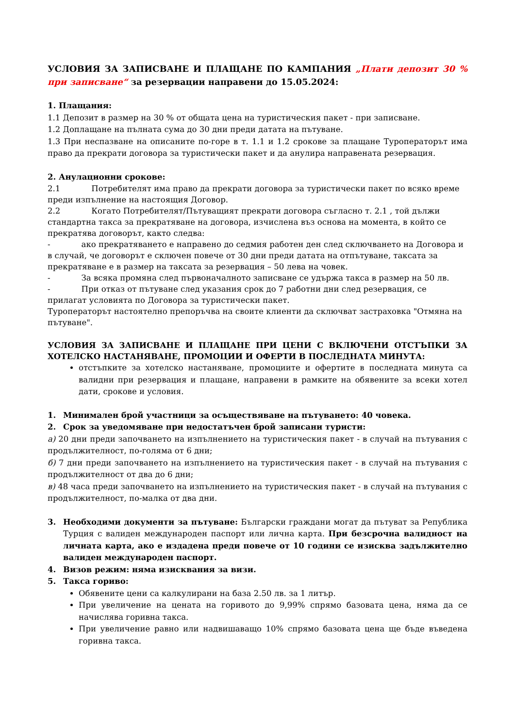УСЛОВИЯ ЗА ЗАПИСВАНЕ И ПЛАЩАНЕ ПО КАМПАНИЯ „Плати депозит 30 % при записване“ за резервации направени до 15.05.2024:
1. Плащания:
1.1 Депозит в размер на 30 % от общата цена на туристическия пакет - при записване.
1.2 Доплащане на пълната сума до 30 дни преди датата на пътуване.
1.3 При неспазване на описаните по-горе в т. 1.1 и 1.2 срокове за плащане Туроператорът има право да прекрати договора за туристически пакет и да анулира направената резервация.
2. Анулационни срокове:
2.1 Потребителят има право да прекрати договора за туристически пакет по всяко време преди изпълнение на настоящия Договор.
2.2 Когато Потребителят/Пътуващият прекрати договора съгласно т. 2.1 , той дължи стандартна такса за прекратяване на договора, изчислена въз основа на момента, в който се прекратява договорът, както следва:
- ако прекратяването е направено до седмия работен ден след сключването на Договора и в случай, че договорът е сключен повече от 30 дни преди датата на отпътуване, таксата за прекратяване е в размер на таксата за резервация – 50 лева на човек.
- За всяка промяна след първоначалното записване се удържа такса в размер на 50 лв.
- При отказ от пътуване след указания срок до 7 работни дни след резервация, се прилагат условията по Договора за туристически пакет.
Туроператорът настоятелно препоръчва на своите клиенти да сключват застраховка "Отмяна на пътуване".
УСЛОВИЯ ЗА ЗАПИСВАНЕ И ПЛАЩАНЕ ПРИ ЦЕНИ С ВКЛЮЧЕНИ ОТСТЪПКИ ЗА ХОТЕЛСКО НАСТАНЯВАНЕ, ПРОМОЦИИ И ОФЕРТИ В ПОСЛЕДНАТА МИНУТА:
отстъпките за хотелско настаняване, промоциите и офертите в последната минута са валидни при резервация и плащане, направени в рамките на обявените за всеки хотел дати, срокове и условия.
1. Минимален брой участници за осъществяване на пътуването: 40 човека.
2. Срок за уведомяване при недостатъчен брой записани туристи:
а) 20 дни преди започването на изпълнението на туристическия пакет - в случай на пътувания с продължителност, по-голяма от 6 дни;
б) 7 дни преди започването на изпълнението на туристическия пакет - в случай на пътувания с продължителност от два до 6 дни;
в) 48 часа преди започването на изпълнението на туристическия пакет - в случай на пътувания с продължителност, по-малка от два дни.
3. Необходими документи за пътуване: Български граждани могат да пътуват за Република Турция с валиден международен паспорт или лична карта. При безсрочна валидност на личната карта, ако е издадена преди повече от 10 години се изисква задължително валиден международен паспорт.
4. Визов режим: няма изисквания за визи.
5. Такса гориво:
Обявените цени са калкулирани на база 2.50 лв. за 1 литър.
При увеличение на цената на горивото до 9,99% спрямо базовата цена, няма да се начислява горивна такса.
При увеличение равно или надвишаващо 10% спрямо базовата цена ще бъде въведена горивна такса.